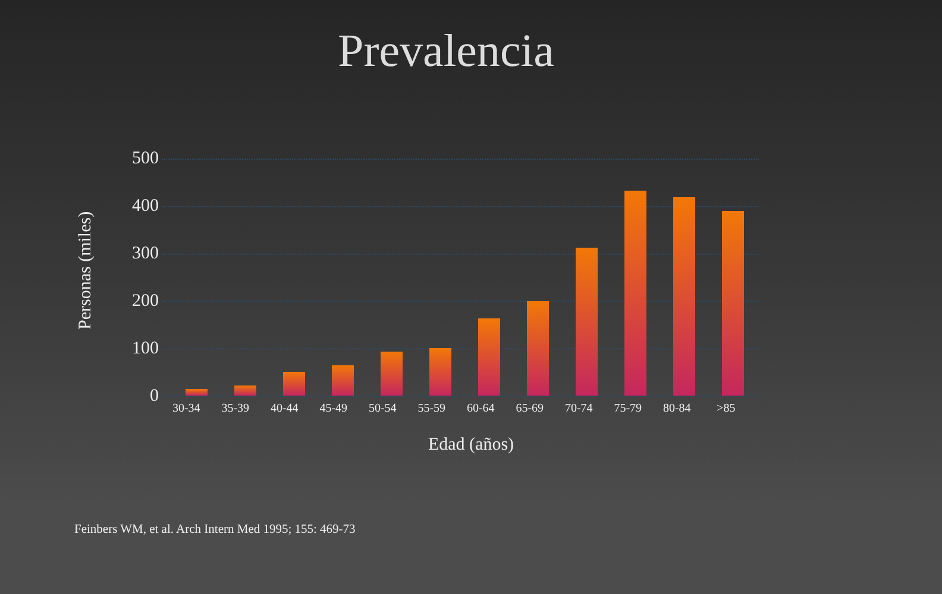Prevalencia
Personas (miles)
500
400
300
200
100
0
30-34 35-39 40-44 45-49 50-54 55-59 60-64 65-69 70-74 75-79 80-84 >85
Edad (años)
Feinbers WM, et al. Arch Intern Med 1995; 155: 469-73